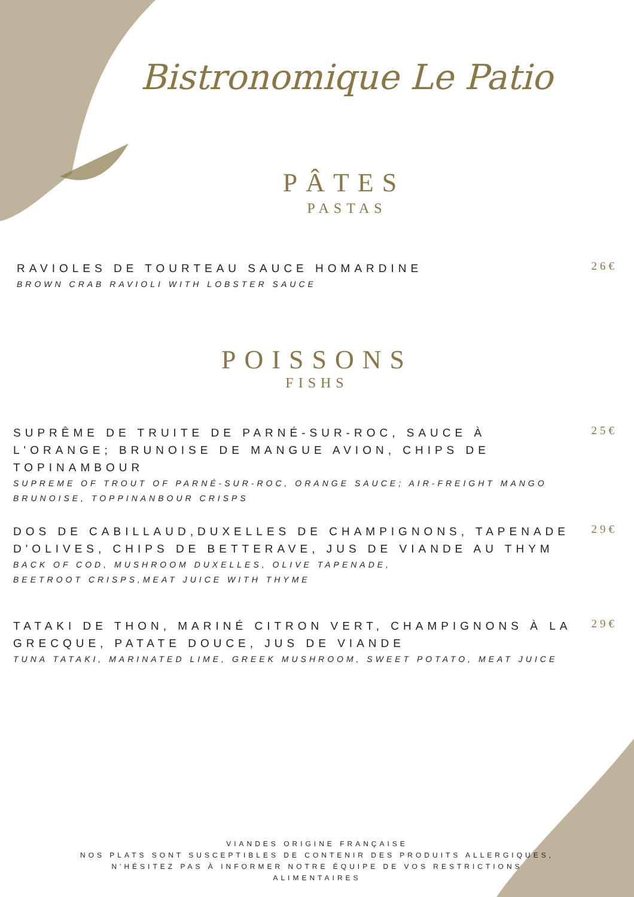Bistronomique Le Patio
PÂTES
PASTAS
RAVIOLES DE TOURTEAU SAUCE HOMARDINE
BROWN CRAB RAVIOLI WITH LOBSTER SAUCE
26€
POISSONS
FISHS
SUPRÊME DE TRUITE DE PARNÉ-SUR-ROC, SAUCE À L'ORANGE; BRUNOISE DE MANGUE AVION, CHIPS DE TOPINAMBOUR
SUPREME OF TROUT OF PARNÉ-SUR-ROC, ORANGE SAUCE; AIR-FREIGHT MANGO BRUNOISE, TOPPINANBOUR CRISPS
25€
DOS DE CABILLAUD,DUXELLES DE CHAMPIGNONS, TAPENADE D'OLIVES, CHIPS DE BETTERAVE, JUS DE VIANDE AU THYM
BACK OF COD, MUSHROOM DUXELLES, OLIVE TAPENADE,
BEETROOT CRISPS,MEAT JUICE WITH THYME
29€
TATAKI DE THON, MARINÉ CITRON VERT, CHAMPIGNONS À LA GRECQUE, PATATE DOUCE, JUS DE VIANDE
TUNA TATAKI, MARINATED LIME, GREEK MUSHROOM, SWEET POTATO, MEAT JUICE
29€
VIANDES ORIGINE FRANÇAISE
NOS PLATS SONT SUSCEPTIBLES DE CONTENIR DES PRODUITS ALLERGIQUES,
N'HÉSITEZ PAS À INFORMER NOTRE ÉQUIPE DE VOS RESTRICTIONS
ALIMENTAIRES